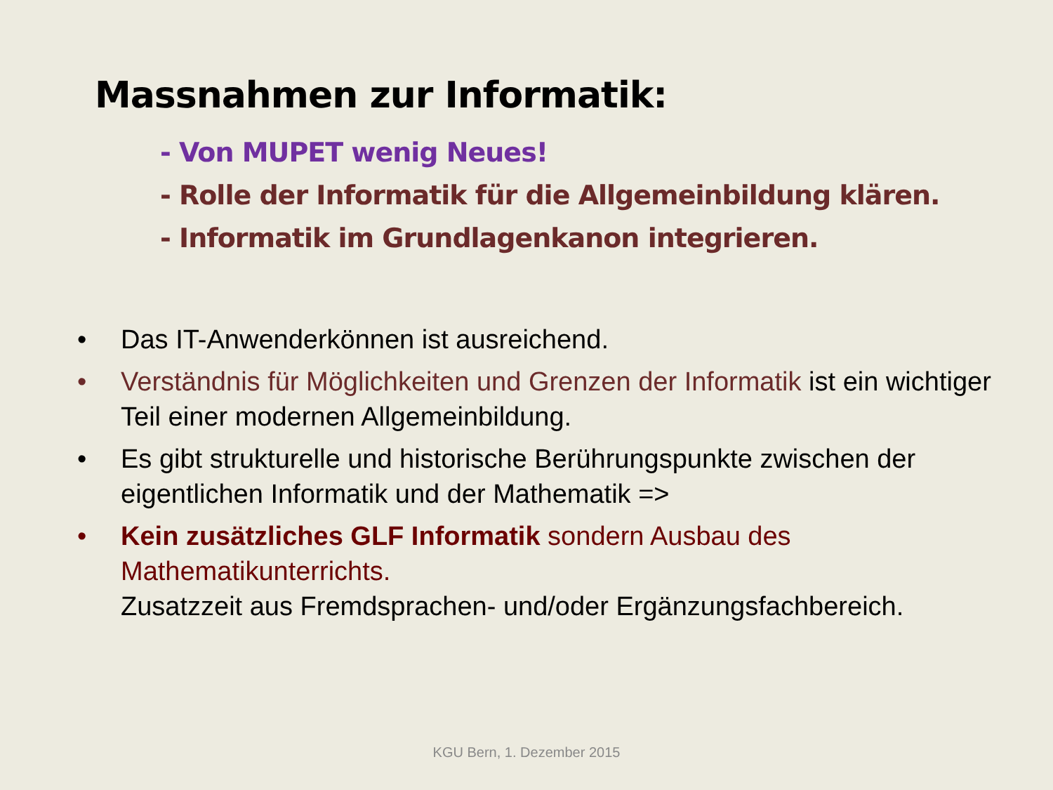Massnahmen zur Informatik:
- Von MUPET wenig Neues!
- Rolle der Informatik für die Allgemeinbildung klären.
- Informatik im Grundlagenkanon integrieren.
• Das IT-Anwenderkönnen ist ausreichend.
• Verständnis für Möglichkeiten und Grenzen der Informatik ist ein wichtiger Teil einer modernen Allgemeinbildung.
• Es gibt strukturelle und historische Berührungspunkte zwischen der eigentlichen Informatik und der Mathematik =>
• Kein zusätzliches GLF Informatik sondern Ausbau des Mathematikunterrichts.
Zusatzzeit aus Fremdsprachen- und/oder Ergänzungsfachbereich.
KGU Bern, 1. Dezember 2015